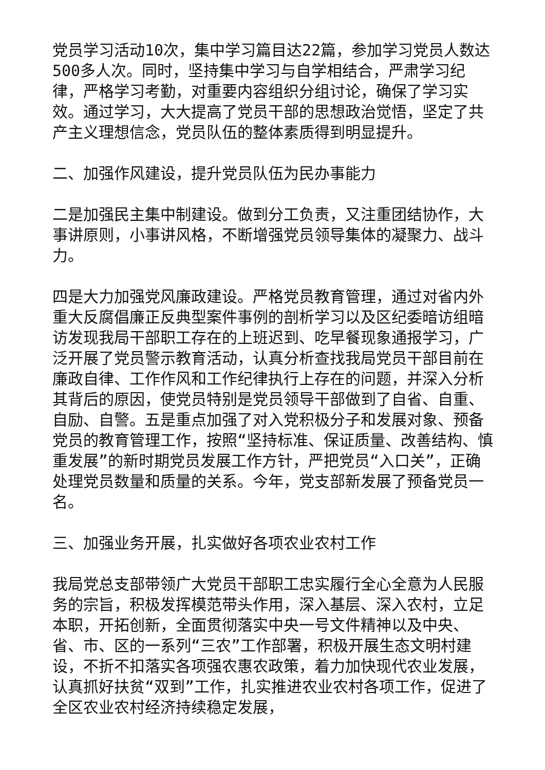党员学习活动10次，集中学习篇目达22篇，参加学习党员人数达500多人次。同时，坚持集中学习与自学相结合，严肃学习纪律，严格学习考勤，对重要内容组织分组讨论，确保了学习实效。通过学习，大大提高了党员干部的思想政治觉悟，坚定了共产主义理想信念，党员队伍的整体素质得到明显提升。
二、加强作风建设，提升党员队伍为民办事能力
二是加强民主集中制建设。做到分工负责，又注重团结协作，大事讲原则，小事讲风格，不断增强党员领导集体的凝聚力、战斗力。
四是大力加强党风廉政建设。严格党员教育管理，通过对省内外重大反腐倡廉正反典型案件事例的剖析学习以及区纪委暗访组暗访发现我局干部职工存在的上班迟到、吃早餐现象通报学习，广泛开展了党员警示教育活动，认真分析查找我局党员干部目前在廉政自律、工作作风和工作纪律执行上存在的问题，并深入分析其背后的原因，使党员特别是党员领导干部做到了自省、自重、自励、自警。五是重点加强了对入党积极分子和发展对象、预备党员的教育管理工作，按照“坚持标准、保证质量、改善结构、慎重发展”的新时期党员发展工作方针，严把党员“入口关”，正确处理党员数量和质量的关系。今年，党支部新发展了预备党员一名。
三、加强业务开展，扎实做好各项农业农村工作
我局党总支部带领广大党员干部职工忠实履行全心全意为人民服务的宗旨，积极发挥模范带头作用，深入基层、深入农村，立足本职，开拓创新，全面贯彻落实中央一号文件精神以及中央、省、市、区的一系列“三农”工作部署，积极开展生态文明村建设，不折不扣落实各项强农惠农政策，着力加快现代农业发展，认真抓好扶贫“双到”工作，扎实推进农业农村各项工作，促进了全区农业农村经济持续稳定发展，